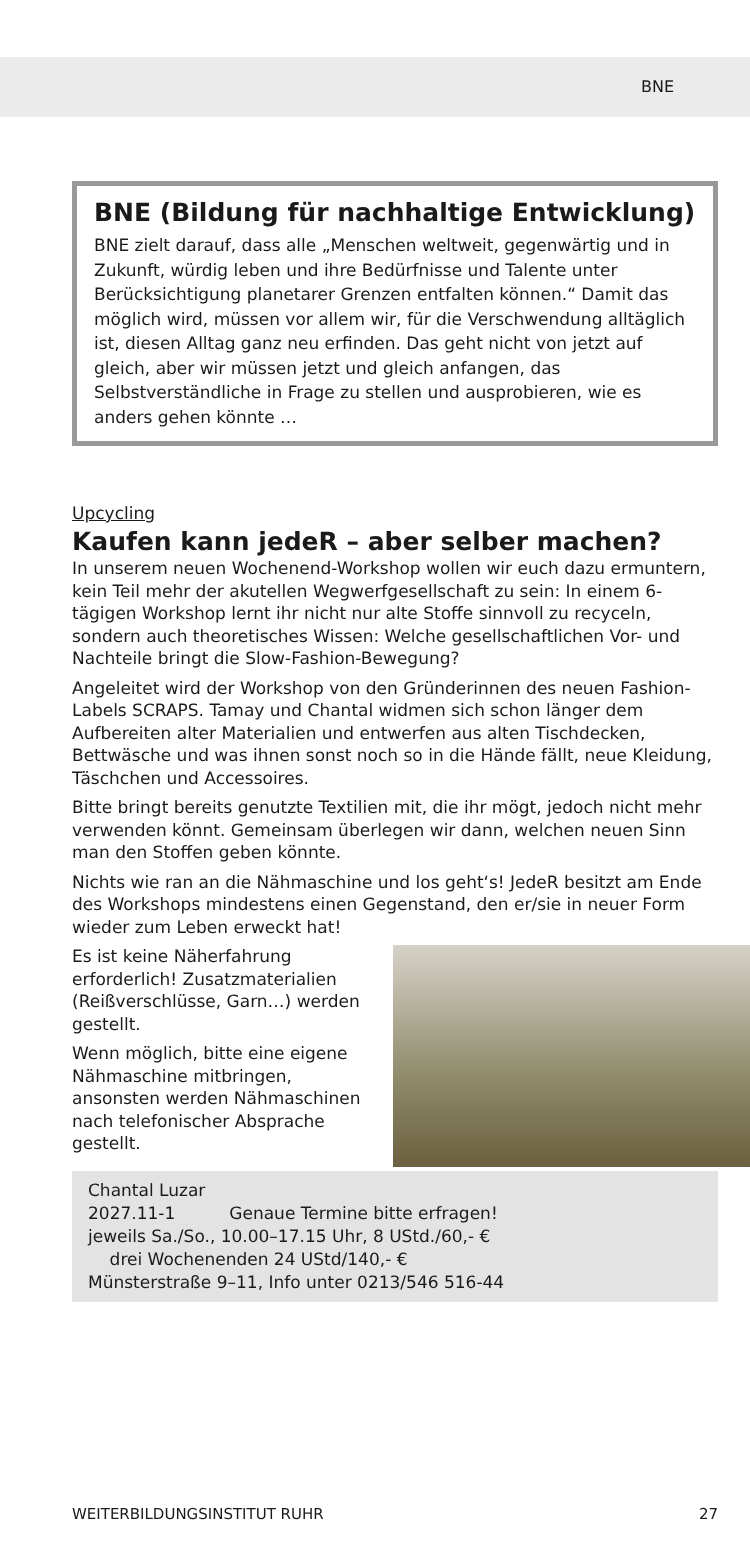BNE
BNE (Bildung für nachhaltige Entwicklung)
BNE zielt darauf, dass alle „Menschen weltweit, gegenwärtig und in Zukunft, würdig leben und ihre Bedürfnisse und Talente unter Berücksichtigung planetarer Grenzen entfalten können.“ Damit das möglich wird, müssen vor allem wir, für die Verschwendung alltäglich ist, diesen Alltag ganz neu erfinden. Das geht nicht von jetzt auf gleich, aber wir müssen jetzt und gleich anfangen, das Selbstverständliche in Frage zu stellen und ausprobieren, wie es anders gehen könnte …
Upcycling
Kaufen kann jedeR – aber selber machen?
In unserem neuen Wochenend-Workshop wollen wir euch dazu ermuntern, kein Teil mehr der akutellen Wegwerfgesellschaft zu sein: In einem 6-tägigen Workshop lernt ihr nicht nur alte Stoffe sinnvoll zu recyceln, sondern auch theoretisches Wissen: Welche gesellschaftlichen Vor- und Nachteile bringt die Slow-Fashion-Bewegung?
Angeleitet wird der Workshop von den Gründerinnen des neuen Fashion-Labels SCRAPS. Tamay und Chantal widmen sich schon länger dem Aufbereiten alter Materialien und entwerfen aus alten Tischdecken, Bettwäsche und was ihnen sonst noch so in die Hände fällt, neue Kleidung, Täschchen und Accessoires.
Bitte bringt bereits genutzte Textilien mit, die ihr mögt, jedoch nicht mehr verwenden könnt. Gemeinsam überlegen wir dann, welchen neuen Sinn man den Stoffen geben könnte.
Nichts wie ran an die Nähmaschine und los geht‘s! JedeR besitzt am Ende des Workshops mindestens einen Gegenstand, den er/sie in neuer Form wieder zum Leben erweckt hat!
Es ist keine Näherfahrung erforderlich! Zusatzmaterialien (Reißverschlüsse, Garn…) werden gestellt.
Wenn möglich, bitte eine eigene Nähmaschine mitbringen, ansonsten werden Nähmaschinen nach telefonischer Absprache gestellt.
Chantal Luzar
2027.11-1 Genaue Termine bitte erfragen!
jeweils Sa./So., 10.00–17.15 Uhr, 8 UStd./60,- €
drei Wochenenden 24 UStd/140,- €
Münsterstraße 9–11, Info unter 0213/546 516-44
WEITERBILDUNGSINSTITUT RUHR 27